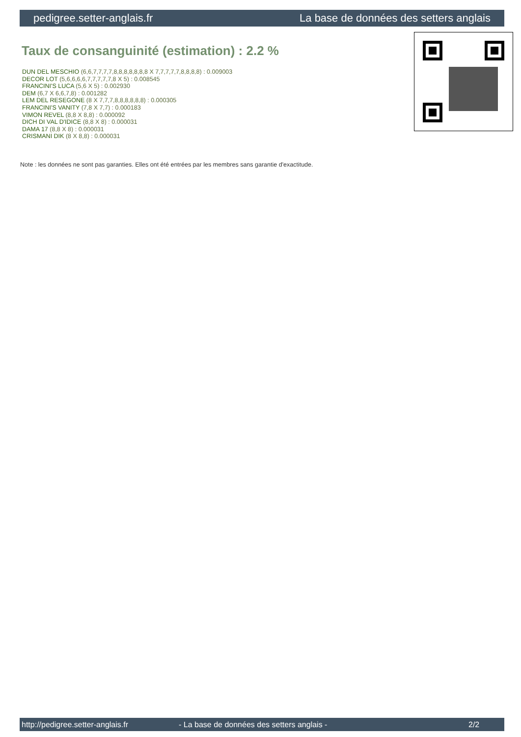pedigree.setter-anglais.fr La base de données des setters anglais
Taux de consanguinité (estimation) : 2.2 %
DUN DEL MESCHIO (6,6,7,7,7,7,8,8,8,8,8,8,8 X 7,7,7,7,7,8,8,8,8) : 0.009003
DECOR LOT (5,6,6,6,6,7,7,7,7,7,8 X 5) : 0.008545
FRANCINI'S LUCA (5,6 X 5) : 0.002930
DEM (6,7 X 6,6,7,8) : 0.001282
LEM DEL RESEGONE (8 X 7,7,7,8,8,8,8,8,8) : 0.000305
FRANCINI'S VANITY (7,8 X 7,7) : 0.000183
VIMON REVEL (8,8 X 8,8) : 0.000092
DICH DI VAL D'IDICE (8,8 X 8) : 0.000031
DAMA 17 (8,8 X 8) : 0.000031
CRISMANI DIK (8 X 8,8) : 0.000031
Note : les données ne sont pas garanties. Elles ont été entrées par les membres sans garantie d'exactitude.
http://pedigree.setter-anglais.fr - La base de données des setters anglais - 2/2